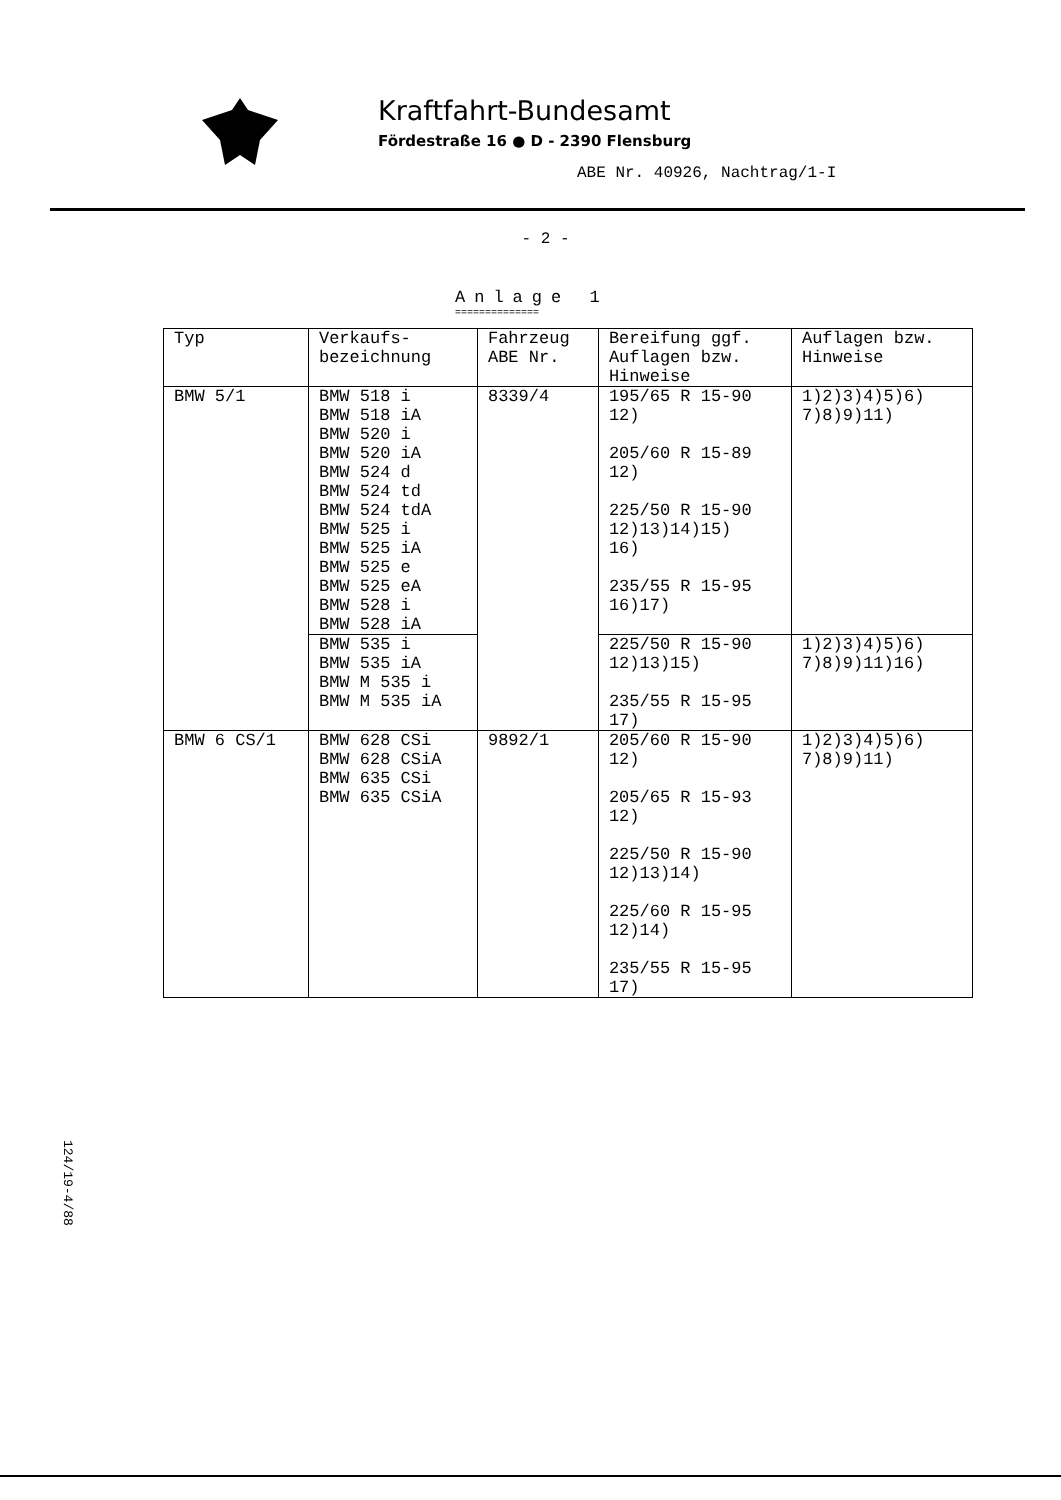Kraftfahrt-Bundesamt
Fördestraße 16 ● D - 2390 Flensburg
ABE Nr. 40926, Nachtrag/1-I
- 2 -
Anlage 1
==============
| Typ | Verkaufs- bezeichnung | Fahrzeug ABE Nr. | Bereifung ggf. Auflagen bzw. Hinweise | Auflagen bzw. Hinweise |
| --- | --- | --- | --- | --- |
| BMW 5/1 | BMW 518 i BMW 518 iA BMW 520 i BMW 520 iA BMW 524 d BMW 524 td BMW 524 tdA BMW 525 i BMW 525 iA BMW 525 e BMW 525 eA BMW 528 i BMW 528 iA | 8339/4 | 195/65 R 15-90 12) 205/60 R 15-89 12) 225/50 R 15-90 12)13)14)15) 16) 235/55 R 15-95 16)17) | 1)2)3)4)5)6) 7)8)9)11) |
| | BMW 535 i BMW 535 iA BMW M 535 i BMW M 535 iA | | 225/50 R 15-90 12)13)15) 235/55 R 15-95 17) | 1)2)3)4)5)6) 7)8)9)11)16) |
| BMW 6 CS/1 | BMW 628 CSi BMW 628 CSiA BMW 635 CSi BMW 635 CSiA | 9892/1 | 205/60 R 15-90 12) 205/65 R 15-93 12) 225/50 R 15-90 12)13)14) 225/60 R 15-95 12)14) 235/55 R 15-95 17) | 1)2)3)4)5)6) 7)8)9)11) |
124/19-4/88